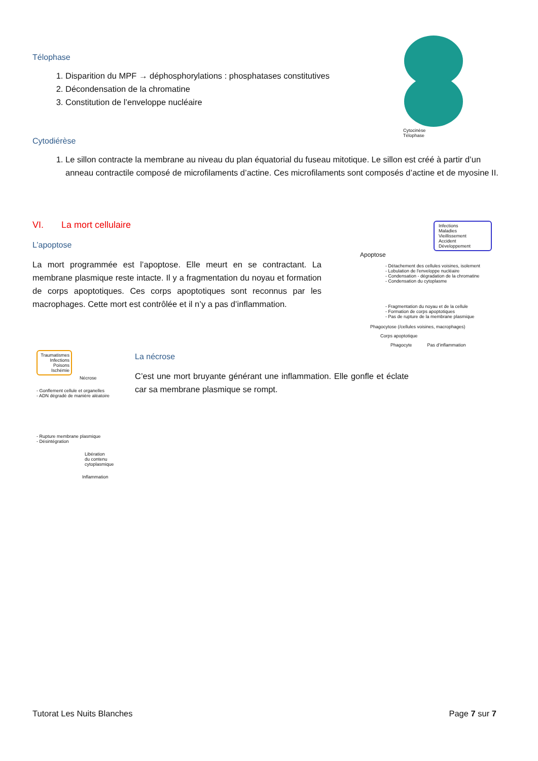Télophase
1. Disparition du MPF → déphosphorylations : phosphatases constitutives
2. Décondensation de la chromatine
3. Constitution de l’enveloppe nucléaire
Cytocinèse
Télophase
Cytodiérèse
1. Le sillon contracte la membrane au niveau du plan équatorial du fuseau mitotique. Le sillon est créé à partir d’un anneau contractile composé de microfilaments d’actine. Ces microfilaments sont composés d’actine et de myosine II.
VI. La mort cellulaire
L’apoptose
La mort programmée est l’apoptose. Elle meurt en se contractant. La membrane plasmique reste intacte. Il y a fragmentation du noyau et formation de corps apoptotiques. Ces corps apoptotiques sont reconnus par les macrophages. Cette mort est contrôlée et il n’y a pas d’inflammation.
Infections
Maladies
Vieillissement
Accident
Développement
Apoptose
- Détachement des cellules voisines, isolement
- Lobulation de l'enveloppe nucléaire
- Condensation - dégradation de la chromatine
- Condensation du cytoplasme
- Fragmentation du noyau et de la cellule
- Formation de corps apoptotiques
- Pas de rupture de la membrane plasmique
Phagocytose (/cellules voisines, macrophages)
Corps apoptotique
Phagocyte Pas d’inflammation
Traumatismes
Infections
Poisons
Ischémie
Nécrose
- Gonflement cellule et organelles
- ADN dégradé de manière aléatoire
- Rupture membrane plasmique
- Désintégration
Libération
du contenu
cytoplasmique
Inflammation
La nécrose
C’est une mort bruyante générant une inflammation. Elle gonfle et éclate car sa membrane plasmique se rompt.
Tutorat Les Nuits Blanches Page 7 sur 7